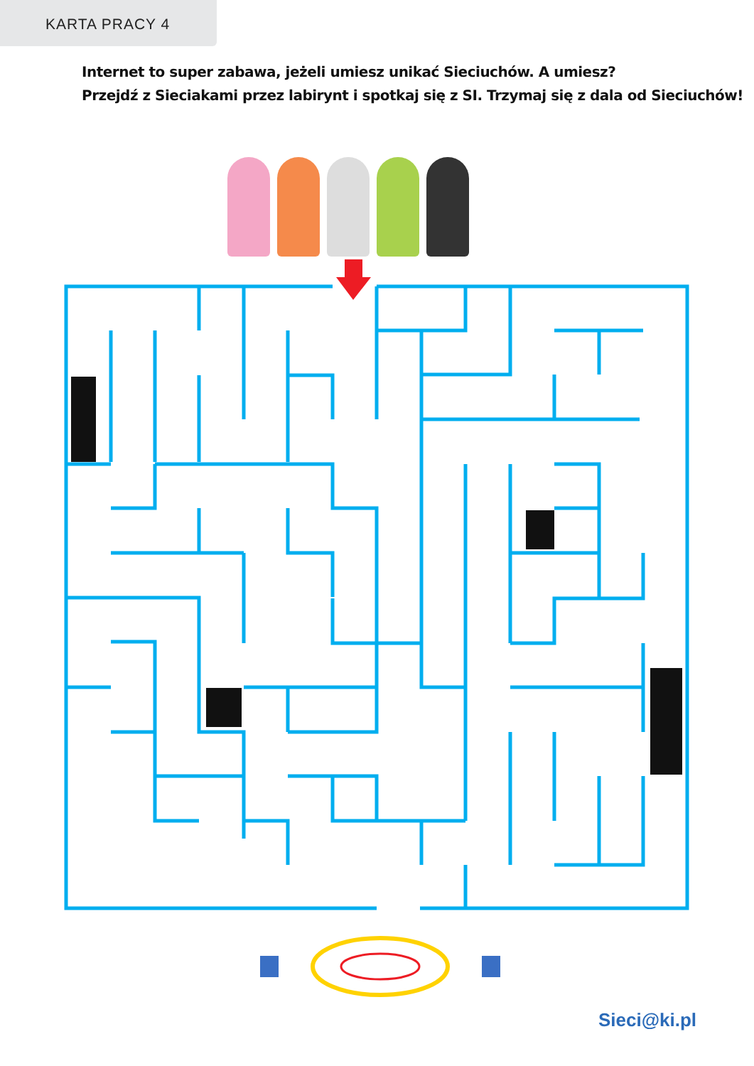KARTA PRACY 4
Internet to super zabawa, jeżeli umiesz unikać Sieciuchów. A umiesz?
Przejdź z Sieciakami przez labirynt i spotkaj się z SI. Trzymaj się z dala od Sieciuchów!
Sieci@ki.pl